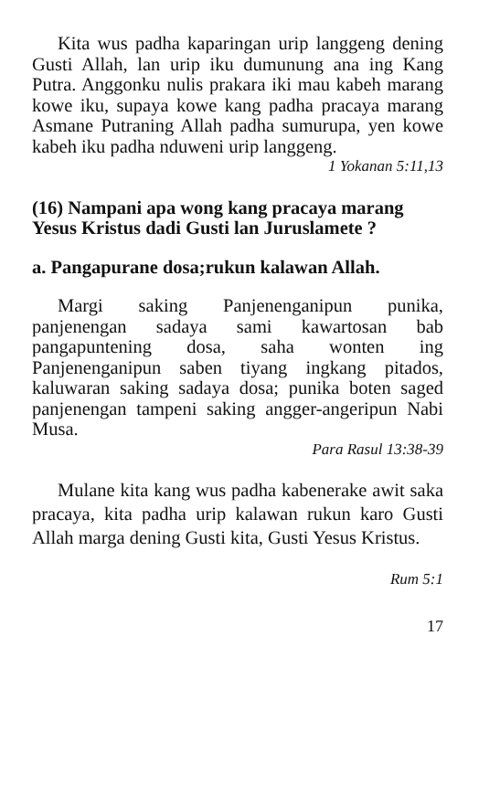Kita wus padha kaparingan urip langgeng dening Gusti Allah, lan urip iku dumunung ana ing Kang Putra. Anggonku nulis prakara iki mau kabeh marang kowe iku, supaya kowe kang padha pracaya marang Asmane Putraning Allah padha sumurupa, yen kowe kabeh iku padha nduweni urip langgeng.
1 Yokanan 5:11,13
(16) Nampani apa wong kang pracaya marang Yesus Kristus dadi Gusti lan Juruslamete ?
a. Pangapurane dosa;rukun kalawan Allah.
Margi saking Panjenenganipun punika, panjenengan sadaya sami kawartosan bab pangapuntening dosa, saha wonten ing Panjenenganipun saben tiyang ingkang pitados, kaluwaran saking sadaya dosa; punika boten saged panjenengan tampeni saking angger-angeripun Nabi Musa.
Para Rasul 13:38-39
Mulane kita kang wus padha kabenerake awit saka pracaya, kita padha urip kalawan rukun karo Gusti Allah marga dening Gusti kita, Gusti Yesus Kristus.
Rum 5:1
17